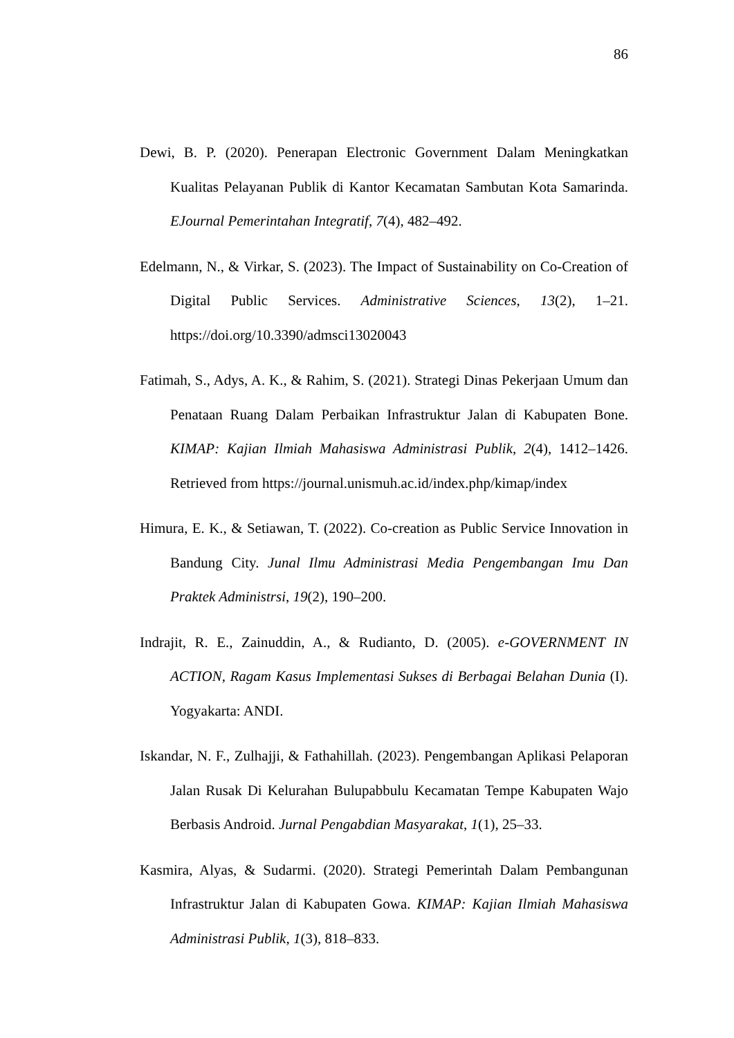86
Dewi, B. P. (2020). Penerapan Electronic Government Dalam Meningkatkan Kualitas Pelayanan Publik di Kantor Kecamatan Sambutan Kota Samarinda. EJournal Pemerintahan Integratif, 7(4), 482–492.
Edelmann, N., & Virkar, S. (2023). The Impact of Sustainability on Co-Creation of Digital Public Services. Administrative Sciences, 13(2), 1–21. https://doi.org/10.3390/admsci13020043
Fatimah, S., Adys, A. K., & Rahim, S. (2021). Strategi Dinas Pekerjaan Umum dan Penataan Ruang Dalam Perbaikan Infrastruktur Jalan di Kabupaten Bone. KIMAP: Kajian Ilmiah Mahasiswa Administrasi Publik, 2(4), 1412–1426. Retrieved from https://journal.unismuh.ac.id/index.php/kimap/index
Himura, E. K., & Setiawan, T. (2022). Co-creation as Public Service Innovation in Bandung City. Junal Ilmu Administrasi Media Pengembangan Imu Dan Praktek Administrsi, 19(2), 190–200.
Indrajit, R. E., Zainuddin, A., & Rudianto, D. (2005). e-GOVERNMENT IN ACTION, Ragam Kasus Implementasi Sukses di Berbagai Belahan Dunia (I). Yogyakarta: ANDI.
Iskandar, N. F., Zulhajji, & Fathahillah. (2023). Pengembangan Aplikasi Pelaporan Jalan Rusak Di Kelurahan Bulupabbulu Kecamatan Tempe Kabupaten Wajo Berbasis Android. Jurnal Pengabdian Masyarakat, 1(1), 25–33.
Kasmira, Alyas, & Sudarmi. (2020). Strategi Pemerintah Dalam Pembangunan Infrastruktur Jalan di Kabupaten Gowa. KIMAP: Kajian Ilmiah Mahasiswa Administrasi Publik, 1(3), 818–833.